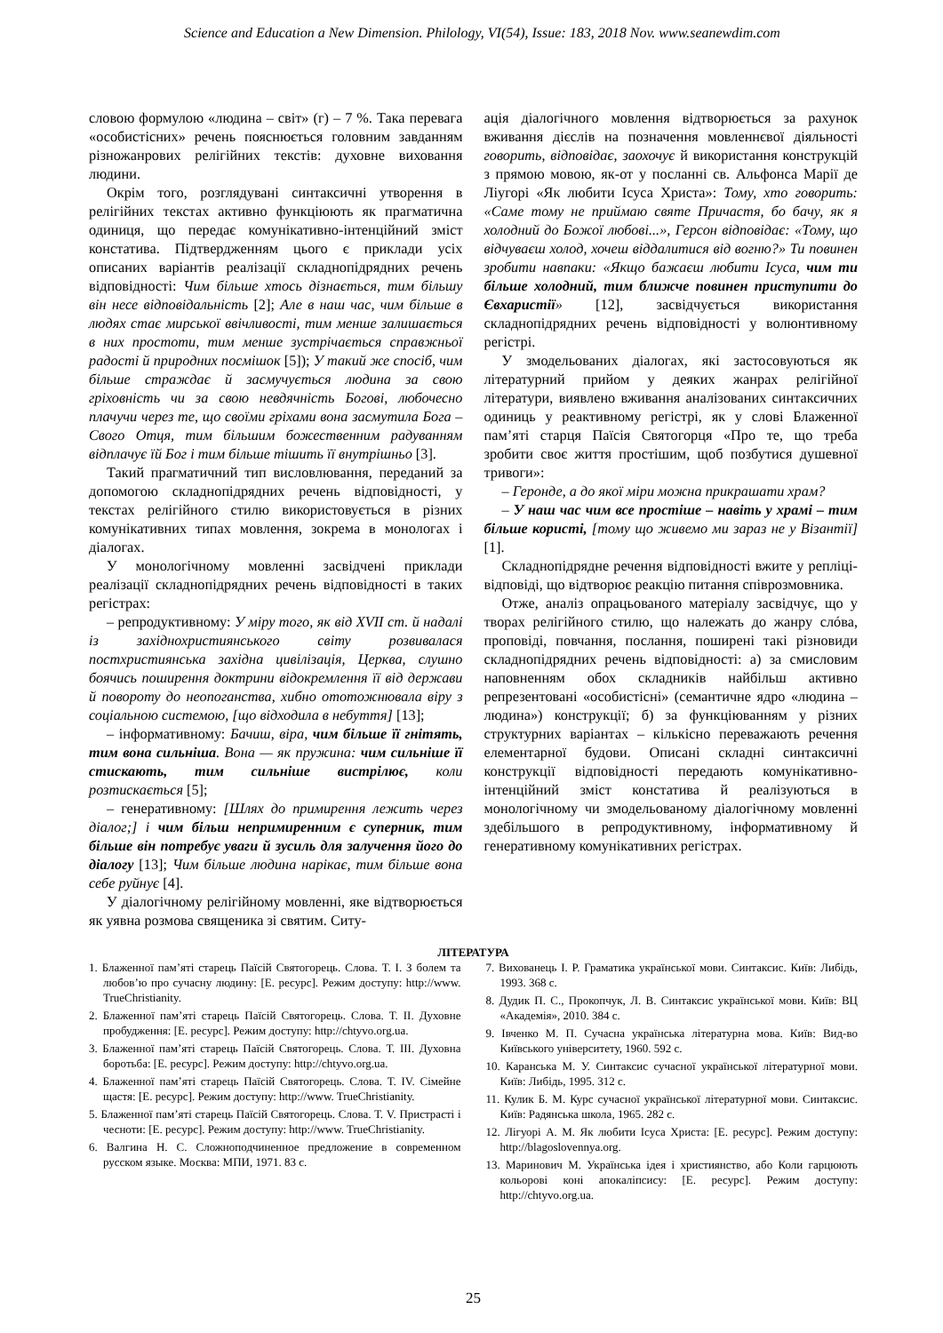Science and Education a New Dimension. Philology, VI(54), Issue: 183, 2018 Nov. www.seanewdim.com
словою формулою «людина – світ» (г) – 7 %. Така перевага «особистісних» речень пояснюється головним завданням різножанрових релігійних текстів: духовне виховання людини.
Окрім того, розглядувані синтаксичні утворення в релігійних текстах активно функціюють як прагматична одиниця, що передає комунікативно-інтенційний зміст констатива. Підтвердженням цього є приклади усіх описаних варіантів реалізації складнопідрядних речень відповідності: Чим більше хтось дізнається, тим більшу він несе відповідальність [2]; Але в наш час, чим більше в людях стає мирської ввічливості, тим менше залишається в них простоти, тим менше зустрічається справжньої радості й природних посмішок [5]); У такий же спосіб, чим більше страждає й засмучується людина за свою гріховність чи за свою невдячність Богові, любочесно плачучи через те, що своїми гріхами вона засмутила Бога – Свого Отця, тим більшим божественним радуванням відплачує їй Бог і тим більше тішить її внутрішньо [3].
Такий прагматичний тип висловлювання, переданий за допомогою складнопідрядних речень відповідності, у текстах релігійного стилю використовується в різних комунікативних типах мовлення, зокрема в монологах і діалогах.
У монологічному мовленні засвідчені приклади реалізації складнопідрядних речень відповідності в таких регістрах:
– репродуктивному: У міру того, як від XVII ст. й надалі із західнохристиянського світу розвивалася постхристиянська західна цивілізація, Церква, слушно боячись поширення доктрини відокремлення її від держави й повороту до неопоганства, хибно ототожнювала віру з соціальною системою, [що відходила в небуття] [13];
– інформативному: Бачиш, віра, чим більше її гнітять, тим вона сильніша. Вона — як пружина: чим сильніше її стискають, тим сильніше вистрілює, коли розтискається [5];
– генеративному: [Шлях до примирення лежить через діалог;] і чим більш непримиренним є суперник, тим більше він потребує уваги й зусиль для залучення його до діалогу [13]; Чим більше людина нарікає, тим більше вона себе руйнує [4].
У діалогічному релігійному мовленні, яке відтворюється як уявна розмова священика зі святим. Ситу-
ація діалогічного мовлення відтворюється за рахунок вживання дієслів на позначення мовленнєвої діяльності говорить, відповідає, заохочує й використання конструкцій з прямою мовою, як-от у посланні св. Альфонса Марії де Ліугорі «Як любити Ісуса Христа»: Тому, хто говорить: «Саме тому не приймаю святе Причастя, бо бачу, як я холодний до Божої любові...», Герсон відповідає: «Тому, що відчуваєш холод, хочеш віддалитися від вогню?» Ти повинен зробити навпаки: «Якщо бажаєш любити Ісуса, чим ти більше холодний, тим ближче повинен приступити до Євхаристії» [12], засвідчується використання складнопідрядних речень відповідності у волюнтивному регістрі.
У змодельованих діалогах, які застосовуються як літературний прийом у деяких жанрах релігійної літератури, виявлено вживання аналізованих синтаксичних одиниць у реактивному регістрі, як у слові Блаженної пам’яті старця Паїсія Святогорця «Про те, що треба зробити своє життя простішим, щоб позбутися душевної тривоги»:
– Геронде, а до якої міри можна прикрашати храм?
– У наш час чим все простіше – навіть у храмі – тим більше користі, [тому що живемо ми зараз не у Візантії] [1].
Складнопідрядне речення відповідності вжите у репліці-відповіді, що відтворює реакцію питання співрозмовника.
Отже, аналіз опрацьованого матеріалу засвідчує, що у творах релігійного стилю, що належать до жанру слóва, проповіді, повчання, послання, поширені такі різновиди складнопідрядних речень відповідності: а) за смисловим наповненням обох складників найбільш активно репрезентовані «особистісні» (семантичне ядро «людина – людина») конструкції; б) за функціюванням у різних структурних варіантах – кількісно переважають речення елементарної будови. Описані складні синтаксичні конструкції відповідності передають комунікативно-інтенційний зміст констатива й реалізуються в монологічному чи змодельованому діалогічному мовленні здебільшого в репродуктивному, інформативному й генеративному комунікативних регістрах.
ЛІТЕРАТУРА
1. Блаженної пам’яті старець Паїсій Святогорець. Слова. Т. I. З болем та любов’ю про сучасну людину: [Е. ресурс]. Режим доступу: http://www. TrueChristianity.
2. Блаженної пам’яті старець Паїсій Святогорець. Слова. Т. II. Духовне пробудження: [Е. ресурс]. Режим доступу: http://chtyvo.org.ua.
3. Блаженної пам’яті старець Паїсій Святогорець. Слова. Т. III. Духовна боротьба: [Е. ресурс]. Режим доступу: http://chtyvo.org.ua.
4. Блаженної пам’яті старець Паїсій Святогорець. Слова. Т. IV. Сімейне щастя: [Е. ресурс]. Режим доступу: http://www. TrueChristianity.
5. Блаженної пам’яті старець Паїсій Святогорець. Слова. Т. V. Пристрасті і чесноти: [Е. ресурс]. Режим доступу: http://www. TrueChristianity.
6. Валгина Н. С. Сложноподчиненное предложение в современном русском языке. Москва: МПИ, 1971. 83 с.
7. Вихованець І. Р. Граматика української мови. Синтаксис. Київ: Либідь, 1993. 368 с.
8. Дудик П. С., Прокопчук, Л. В. Синтаксис української мови. Київ: ВЦ «Академія», 2010. 384 с.
9. Івченко М. П. Сучасна українська літературна мова. Київ: Вид-во Київського університету, 1960. 592 с.
10. Каранська М. У. Синтаксис сучасної української літературної мови. Київ: Либідь, 1995. 312 с.
11. Кулик Б. М. Курс сучасної української літературної мови. Синтаксис. Київ: Радянська школа, 1965. 282 с.
12. Лігуорі А. М. Як любити Ісуса Христа: [Е. ресурс]. Режим доступу: http://blagoslovennya.org.
13. Маринович М. Українська ідея і християнство, або Коли гарцюють кольорові коні апокаліпсису: [Е. ресурс]. Режим доступу: http://chtyvo.org.ua.
25